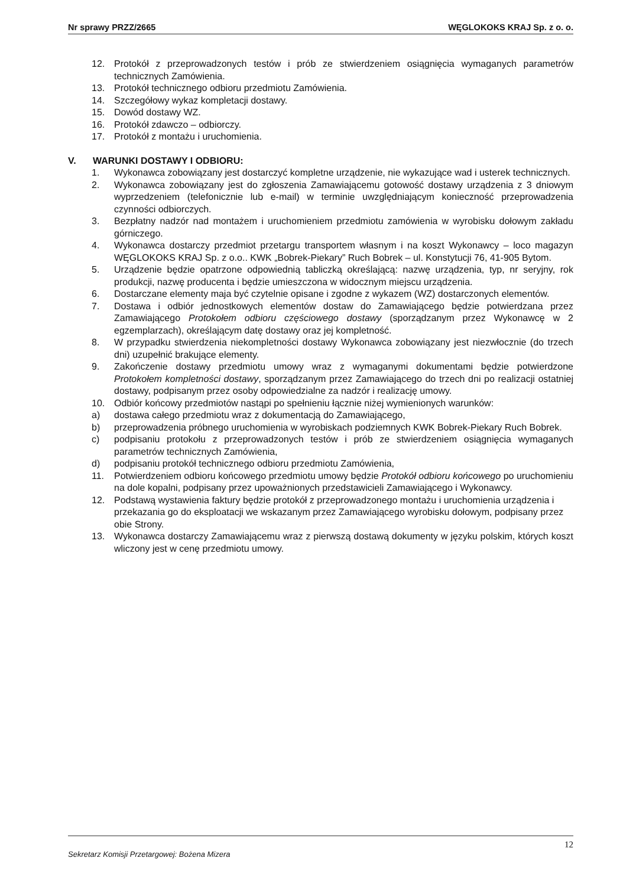Nr sprawy PRZZ/2665 WĘGLOKOKS KRAJ Sp. z o. o.
12. Protokół z przeprowadzonych testów i prób ze stwierdzeniem osiągnięcia wymaganych parametrów technicznych Zamówienia.
13. Protokół technicznego odbioru przedmiotu Zamówienia.
14. Szczegółowy wykaz kompletacji dostawy.
15. Dowód dostawy WZ.
16. Protokół zdawczo – odbiorczy.
17. Protokół z montażu i uruchomienia.
V. WARUNKI DOSTAWY I ODBIORU:
1. Wykonawca zobowiązany jest dostarczyć kompletne urządzenie, nie wykazujące wad i usterek technicznych.
2. Wykonawca zobowiązany jest do zgłoszenia Zamawiającemu gotowość dostawy urządzenia z 3 dniowym wyprzedzeniem (telefonicznie lub e-mail) w terminie uwzględniającym konieczność przeprowadzenia czynności odbiorczych.
3. Bezpłatny nadzór nad montażem i uruchomieniem przedmiotu zamówienia w wyrobisku dołowym zakładu górniczego.
4. Wykonawca dostarczy przedmiot przetargu transportem własnym i na koszt Wykonawcy – loco magazyn WĘGLOKOKS KRAJ Sp. z o.o.. KWK „Bobrek-Piekary” Ruch Bobrek – ul. Konstytucji 76, 41-905 Bytom.
5. Urządzenie będzie opatrzone odpowiednią tabliczką określającą: nazwę urządzenia, typ, nr seryjny, rok produkcji, nazwę producenta i będzie umieszczona w widocznym miejscu urządzenia.
6. Dostarczane elementy maja być czytelnie opisane i zgodne z wykazem (WZ) dostarczonych elementów.
7. Dostawa i odbiór jednostkowych elementów dostaw do Zamawiającego będzie potwierdzana przez Zamawiającego Protokołem odbioru częściowego dostawy (sporządzanym przez Wykonawcę w 2 egzemplarzach), określającym datę dostawy oraz jej kompletność.
8. W przypadku stwierdzenia niekompletności dostawy Wykonawca zobowiązany jest niezwłocznie (do trzech dni) uzupełnić brakujące elementy.
9. Zakończenie dostawy przedmiotu umowy wraz z wymaganymi dokumentami będzie potwierdzone Protokołem kompletności dostawy, sporządzanym przez Zamawiającego do trzech dni po realizacji ostatniej dostawy, podpisanym przez osoby odpowiedzialne za nadzór i realizację umowy.
10. Odbiór końcowy przedmiotów nastąpi po spełnieniu łącznie niżej wymienionych warunków:
a) dostawa całego przedmiotu wraz z dokumentacją do Zamawiającego,
b) przeprowadzenia próbnego uruchomienia w wyrobiskach podziemnych KWK Bobrek-Piekary Ruch Bobrek.
c) podpisaniu protokołu z przeprowadzonych testów i prób ze stwierdzeniem osiągnięcia wymaganych parametrów technicznych Zamówienia,
d) podpisaniu protokół technicznego odbioru przedmiotu Zamówienia,
11. Potwierdzeniem odbioru końcowego przedmiotu umowy będzie Protokół odbioru końcowego po uruchomieniu na dole kopalni, podpisany przez upoważnionych przedstawicieli Zamawiającego i Wykonawcy.
12. Podstawą wystawienia faktury będzie protokół z przeprowadzonego montażu i uruchomienia urządzenia i przekazania go do eksploatacji we wskazanym przez Zamawiającego wyrobisku dołowym, podpisany przez obie Strony.
13. Wykonawca dostarczy Zamawiającemu wraz z pierwszą dostawą dokumenty w języku polskim, których koszt wliczony jest w cenę przedmiotu umowy.
12
Sekretarz Komisji Przetargowej: Bożena Mizera